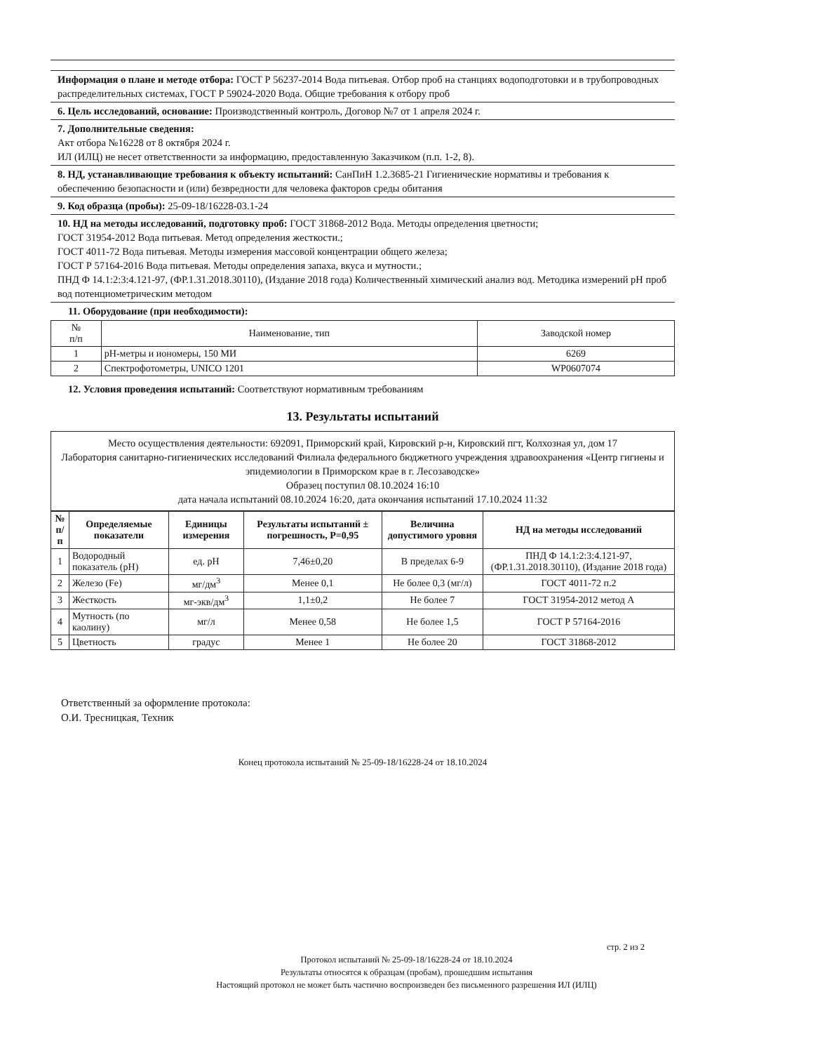Информация о плане и методе отбора: ГОСТ Р 56237-2014 Вода питьевая. Отбор проб на станциях водоподготовки и в трубопроводных распределительных системах, ГОСТ Р 59024-2020 Вода. Общие требования к отбору проб
6. Цель исследований, основание: Производственный контроль, Договор №7 от 1 апреля 2024 г.
7. Дополнительные сведения:
Акт отбора №16228 от 8 октября 2024 г.
ИЛ (ИЛЦ) не несет ответственности за информацию, предоставленную Заказчиком (п.п. 1-2, 8).
8. НД, устанавливающие требования к объекту испытаний: СанПиН 1.2.3685-21 Гигиенические нормативы и требования к обеспечению безопасности и (или) безвредности для человека факторов среды обитания
9. Код образца (пробы): 25-09-18/16228-03.1-24
10. НД на методы исследований, подготовку проб: ГОСТ 31868-2012 Вода. Методы определения цветности;
ГОСТ 31954-2012 Вода питьевая. Метод определения жесткости.;
ГОСТ 4011-72 Вода питьевая. Методы измерения массовой концентрации общего железа;
ГОСТ Р 57164-2016 Вода питьевая. Методы определения запаха, вкуса и мутности.;
ПНД Ф 14.1:2:3:4.121-97, (ФР.1.31.2018.30110), (Издание 2018 года) Количественный химический анализ вод. Методика измерений pH проб вод потенциометрическим методом
11. Оборудование (при необходимости):
| № п/п | Наименование, тип | Заводской номер |
| 1 | pH-метры и иономеры, 150 МИ | 6269 |
| 2 | Спектрофотометры, UNICO 1201 | WP0607074 |
12. Условия проведения испытаний: Соответствуют нормативным требованиям
13. Результаты испытаний
Место осуществления деятельности: 692091, Приморский край, Кировский р-н, Кировский пгт, Колхозная ул, дом 17
Лаборатория санитарно-гигиенических исследований Филиала федерального бюджетного учреждения здравоохранения «Центр гигиены и эпидемиологии в Приморском крае в г. Лесозаводске»
Образец поступил 08.10.2024 16:10
дата начала испытаний 08.10.2024 16:20, дата окончания испытаний 17.10.2024 11:32
| № п/п | Определяемые показатели | Единицы измерения | Результаты испытаний ± погрешность, P=0,95 | Величина допустимого уровня | НД на методы исследований |
| --- | --- | --- | --- | --- | --- |
| 1 | Водородный показатель (pH) | ед. pH | 7,46±0,20 | В пределах 6-9 | ПНД Ф 14.1:2:3:4.121-97, (ФР.1.31.2018.30110), (Издание 2018 года) |
| 2 | Железо (Fe) | мг/дм<sup>3</sup> | Менее 0,1 | Не более 0,3 (мг/л) | ГОСТ 4011-72 п.2 |
| 3 | Жесткость | мг-экв/дм<sup>3</sup> | 1,1±0,2 | Не более 7 | ГОСТ 31954-2012 метод А |
| 4 | Мутность (по каолину) | мг/л | Менее 0,58 | Не более 1,5 | ГОСТ Р 57164-2016 |
| 5 | Цветность | градус | Менее 1 | Не более 20 | ГОСТ 31868-2012 |
Ответственный за оформление протокола:
О.И. Тресницкая, Техник
Конец протокола испытаний № 25-09-18/16228-24 от 18.10.2024
стр. 2 из 2
Протокол испытаний № 25-09-18/16228-24 от 18.10.2024
Результаты относятся к образцам (пробам), прошедшим испытания
Настоящий протокол не может быть частично воспроизведен без письменного разрешения ИЛ (ИЛЦ)